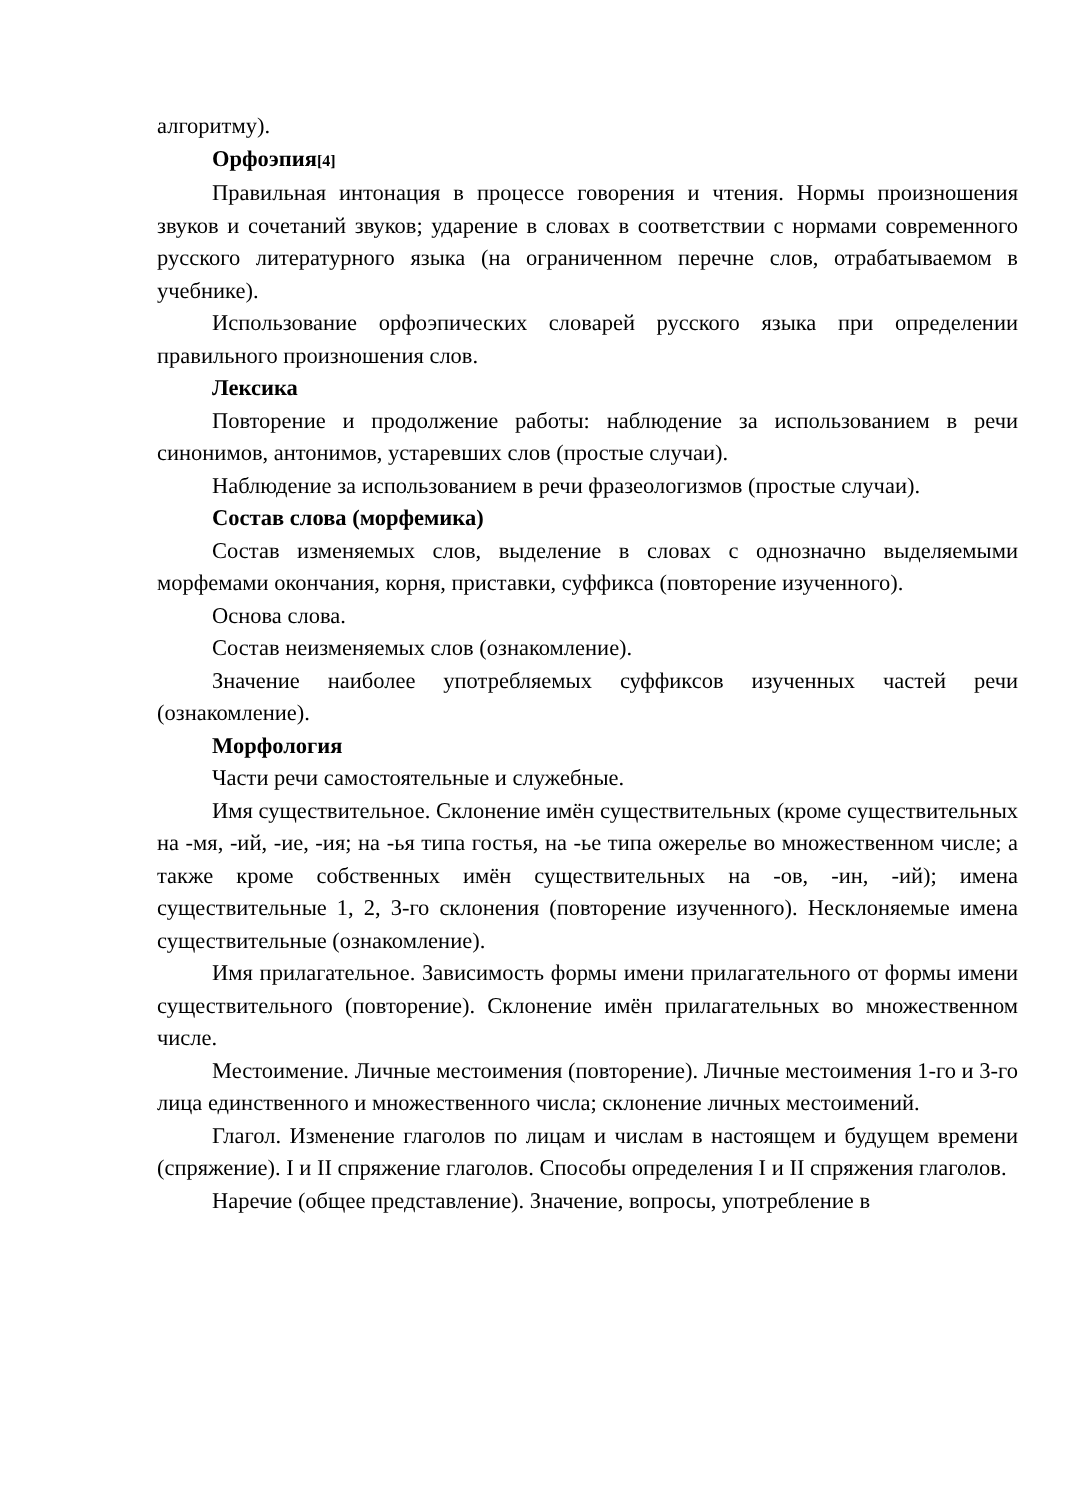алгоритму).
Орфоэпия[4]
Правильная интонация в процессе говорения и чтения. Нормы произношения звуков и сочетаний звуков; ударение в словах в соответствии с нормами современного русского литературного языка (на ограниченном перечне слов, отрабатываемом в учебнике).
Использование орфоэпических словарей русского языка при определении правильного произношения слов.
Лексика
Повторение и продолжение работы: наблюдение за использованием в речи синонимов, антонимов, устаревших слов (простые случаи).
Наблюдение за использованием в речи фразеологизмов (простые случаи).
Состав слова (морфемика)
Состав изменяемых слов, выделение в словах с однозначно выделяемыми морфемами окончания, корня, приставки, суффикса (повторение изученного).
Основа слова.
Состав неизменяемых слов (ознакомление).
Значение наиболее употребляемых суффиксов изученных частей речи (ознакомление).
Морфология
Части речи самостоятельные и служебные.
Имя существительное. Склонение имён существительных (кроме существительных на -мя, -ий, -ие, -ия; на -ья типа гостья, на -ье типа ожерелье во множественном числе; а также кроме собственных имён существительных на -ов, -ин, -ий); имена существительные 1, 2, 3-го склонения (повторение изученного). Несклоняемые имена существительные (ознакомление).
Имя прилагательное. Зависимость формы имени прилагательного от формы имени существительного (повторение). Склонение имён прилагательных во множественном числе.
Местоимение. Личные местоимения (повторение). Личные местоимения 1-го и 3-го лица единственного и множественного числа; склонение личных местоимений.
Глагол. Изменение глаголов по лицам и числам в настоящем и будущем времени (спряжение). I и II спряжение глаголов. Способы определения I и II спряжения глаголов.
Наречие (общее представление). Значение, вопросы, употребление в